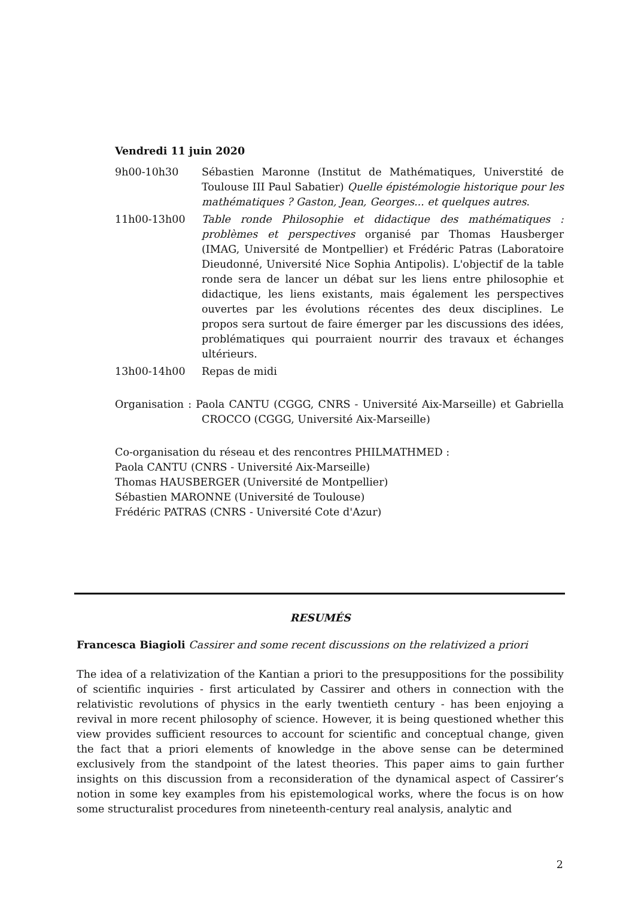Vendredi 11 juin 2020
9h00-10h30 Sébastien Maronne (Institut de Mathématiques, Universtité de Toulouse III Paul Sabatier) Quelle épistémologie historique pour les mathématiques ? Gaston, Jean, Georges... et quelques autres.
11h00-13h00 Table ronde Philosophie et didactique des mathématiques : problèmes et perspectives organisé par Thomas Hausberger (IMAG, Université de Montpellier) et Frédéric Patras (Laboratoire Dieudonné, Université Nice Sophia Antipolis). L'objectif de la table ronde sera de lancer un débat sur les liens entre philosophie et didactique, les liens existants, mais également les perspectives ouvertes par les évolutions récentes des deux disciplines. Le propos sera surtout de faire émerger par les discussions des idées, problématiques qui pourraient nourrir des travaux et échanges ultérieurs.
13h00-14h00 Repas de midi
Organisation : Paola CANTU (CGGG, CNRS - Université Aix-Marseille) et Gabriella CROCCO (CGGG, Université Aix-Marseille)
Co-organisation du réseau et des rencontres PHILMATHMED :
Paola CANTU (CNRS - Université Aix-Marseille)
Thomas HAUSBERGER (Université de Montpellier)
Sébastien MARONNE (Université de Toulouse)
Frédéric PATRAS (CNRS - Université Cote d'Azur)
RESUMÉS
Francesca Biagioli Cassirer and some recent discussions on the relativized a priori
The idea of a relativization of the Kantian a priori to the presuppositions for the possibility of scientific inquiries - first articulated by Cassirer and others in connection with the relativistic revolutions of physics in the early twentieth century - has been enjoying a revival in more recent philosophy of science. However, it is being questioned whether this view provides sufficient resources to account for scientific and conceptual change, given the fact that a priori elements of knowledge in the above sense can be determined exclusively from the standpoint of the latest theories. This paper aims to gain further insights on this discussion from a reconsideration of the dynamical aspect of Cassirer’s notion in some key examples from his epistemological works, where the focus is on how some structuralist procedures from nineteenth-century real analysis, analytic and
2